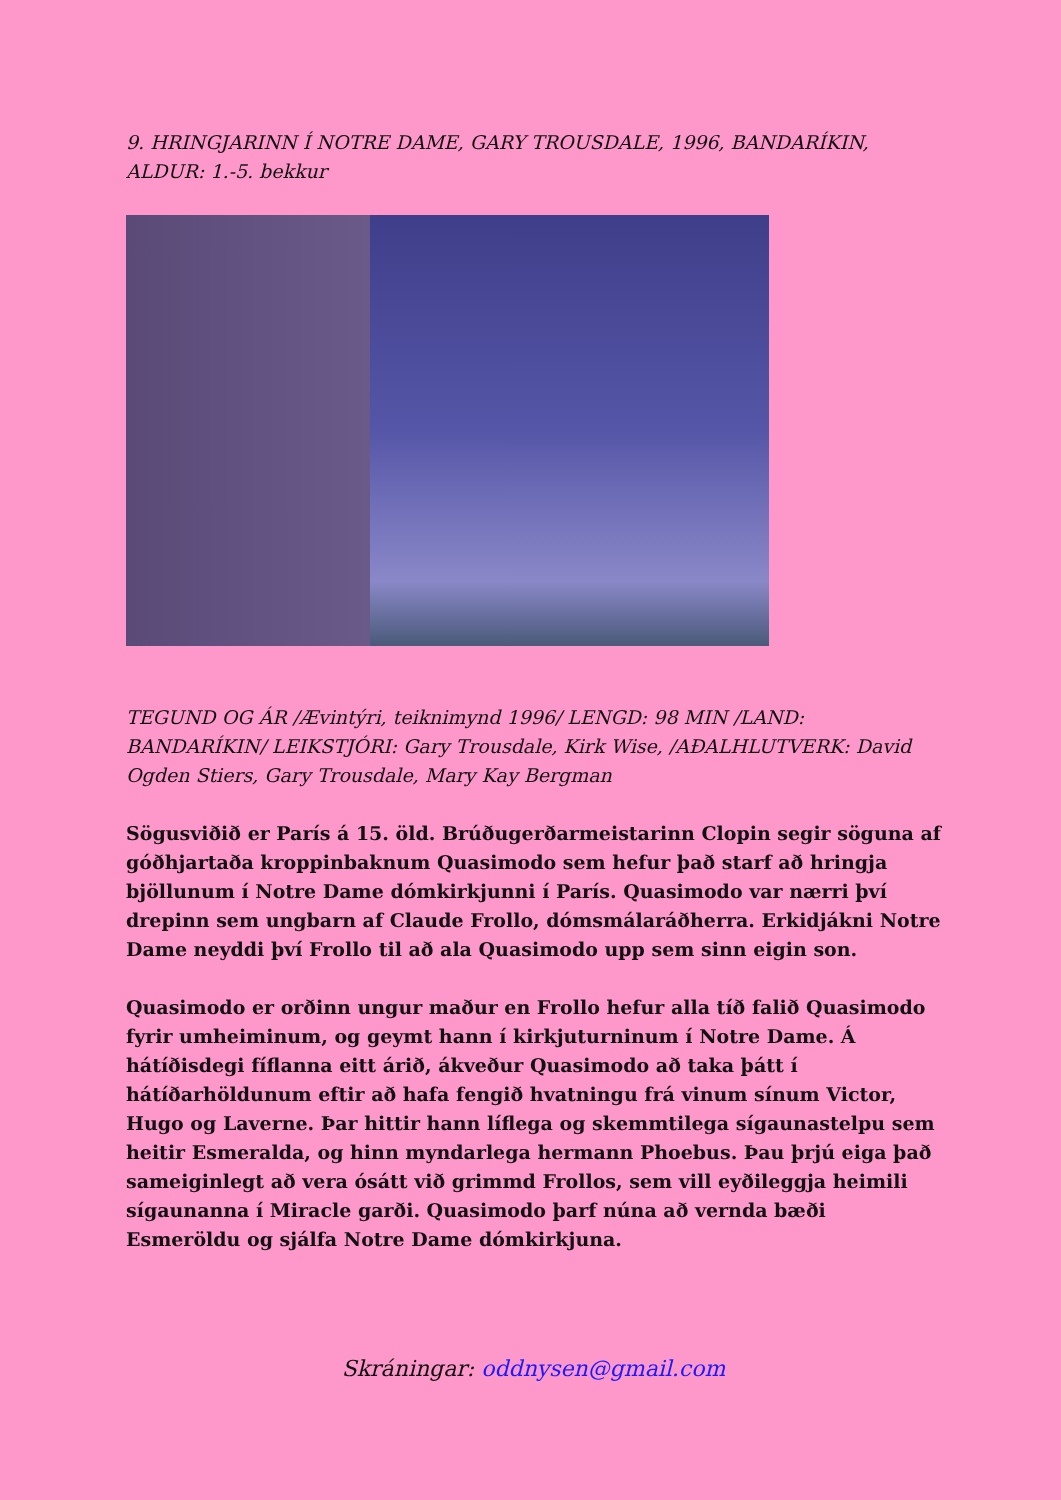9. HRINGJARINN Í NOTRE DAME, GARY TROUSDALE, 1996, BANDARÍKIN, ALDUR: 1.-5. bekkur
TEGUND OG ÁR /Ævintýri, teiknimynd 1996/ LENGD: 98 MIN /LAND: BANDARÍKIN/ LEIKSTJÓRI: Gary Trousdale, Kirk Wise, /AÐALHLUTVERK: David Ogden Stiers, Gary Trousdale, Mary Kay Bergman
Sögusviðið er París á 15. öld. Brúðugerðarmeistarinn Clopin segir söguna af góðhjartaða kroppinbaknum Quasimodo sem hefur það starf að hringja bjöllunum í Notre Dame dómkirkjunni í París. Quasimodo var nærri því drepinn sem ungbarn af Claude Frollo, dómsmálaráðherra. Erkidjákni Notre Dame neyddi því Frollo til að ala Quasimodo upp sem sinn eigin son.
Quasimodo er orðinn ungur maður en Frollo hefur alla tíð falið Quasimodo fyrir umheiminum, og geymt hann í kirkjuturninum í Notre Dame. Á hátíðisdegi fíflanna eitt árið, ákveður Quasimodo að taka þátt í hátíðarhöldunum eftir að hafa fengið hvatningu frá vinum sínum Victor, Hugo og Laverne. Þar hittir hann líflega og skemmtilega sígaunastelpu sem heitir Esmeralda, og hinn myndarlega hermann Phoebus. Þau þrjú eiga það sameiginlegt að vera ósátt við grimmd Frollos, sem vill eyðileggja heimili sígaunanna í Miracle garði. Quasimodo þarf núna að vernda bæði Esmeröldu og sjálfa Notre Dame dómkirkjuna.
Skráningar: oddnysen@gmail.com